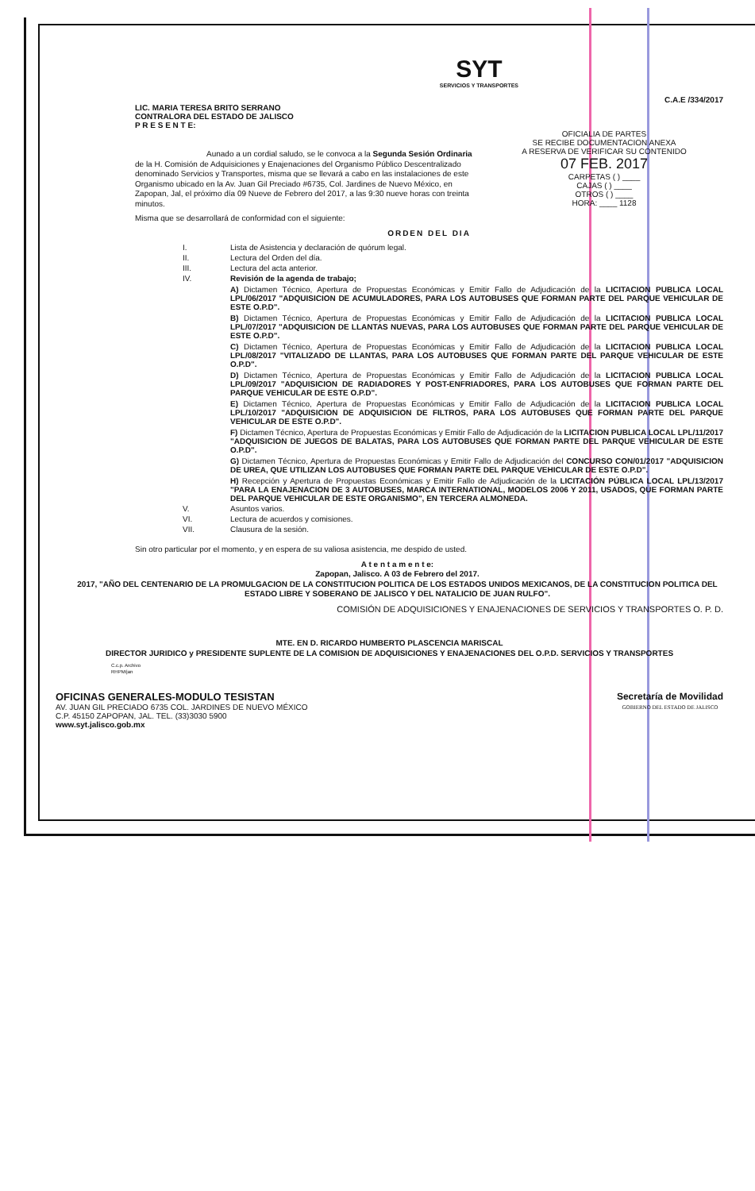LIC. MARIA TERESA BRITO SERRANO
CONTRALORA DEL ESTADO DE JALISCO
P R E S E N T E:
SYT
SERVICIOS Y TRANSPORTES
C.A.E /334/2017
OFICIALIA DE PARTES
SE RECIBE DOCUMENTACION ANEXA
A RESERVA DE VERIFICAR SU CONTENIDO
07 FEB. 2017
CARPETAS ( ) ____
CAJAS ( ) ____
OTROS ( ) ____
HORA: ____ 1128
Aunado a un cordial saludo, se le convoca a la Segunda Sesión Ordinaria de la H. Comisión de Adquisiciones y Enajenaciones del Organismo Público Descentralizado denominado Servicios y Transportes, misma que se llevará a cabo en las instalaciones de este Organismo ubicado en la Av. Juan Gil Preciado #6735, Col. Jardines de Nuevo México, en Zapopan, Jal, el próximo día 09 Nueve de Febrero del 2017, a las 9:30 nueve horas con treinta minutos.
Misma que se desarrollará de conformidad con el siguiente:
ORDEN DEL DIA
I. Lista de Asistencia y declaración de quórum legal.
II. Lectura del Orden del día.
III. Lectura del acta anterior.
IV. Revisión de la agenda de trabajo;
A) Dictamen Técnico, Apertura de Propuestas Económicas y Emitir Fallo de Adjudicación de la LICITACION PUBLICA LOCAL LPL/06/2017 "ADQUISICION DE ACUMULADORES, PARA LOS AUTOBUSES QUE FORMAN PARTE DEL PARQUE VEHICULAR DE ESTE O.P.D".
B) Dictamen Técnico, Apertura de Propuestas Económicas y Emitir Fallo de Adjudicación de la LICITACION PUBLICA LOCAL LPL/07/2017 "ADQUISICION DE LLANTAS NUEVAS, PARA LOS AUTOBUSES QUE FORMAN PARTE DEL PARQUE VEHICULAR DE ESTE O.P.D".
C) Dictamen Técnico, Apertura de Propuestas Económicas y Emitir Fallo de Adjudicación de la LICITACION PUBLICA LOCAL LPL/08/2017 "VITALIZADO DE LLANTAS, PARA LOS AUTOBUSES QUE FORMAN PARTE DEL PARQUE VEHICULAR DE ESTE O.P.D".
D) Dictamen Técnico, Apertura de Propuestas Económicas y Emitir Fallo de Adjudicación de la LICITACION PUBLICA LOCAL LPL/09/2017 "ADQUISICION DE RADIADORES Y POST-ENFRIADORES, PARA LOS AUTOBUSES QUE FORMAN PARTE DEL PARQUE VEHICULAR DE ESTE O.P.D".
E) Dictamen Técnico, Apertura de Propuestas Económicas y Emitir Fallo de Adjudicación de la LICITACION PUBLICA LOCAL LPL/10/2017 "ADQUISICION DE ADQUISICION DE FILTROS, PARA LOS AUTOBUSES QUE FORMAN PARTE DEL PARQUE VEHICULAR DE ESTE O.P.D".
F) Dictamen Técnico, Apertura de Propuestas Económicas y Emitir Fallo de Adjudicación de la LICITACION PUBLICA LOCAL LPL/11/2017 "ADQUISICION DE JUEGOS DE BALATAS, PARA LOS AUTOBUSES QUE FORMAN PARTE DEL PARQUE VEHICULAR DE ESTE O.P.D".
G) Dictamen Técnico, Apertura de Propuestas Económicas y Emitir Fallo de Adjudicación del CONCURSO CON/01/2017 "ADQUISICION DE UREA, QUE UTILIZAN LOS AUTOBUSES QUE FORMAN PARTE DEL PARQUE VEHICULAR DE ESTE O.P.D".
H) Recepción y Apertura de Propuestas Económicas y Emitir Fallo de Adjudicación de la LICITACIÓN PÚBLICA LOCAL LPL/13/2017 "PARA LA ENAJENACION DE 3 AUTOBUSES, MARCA INTERNATIONAL, MODELOS 2006 Y 2011, USADOS, QUE FORMAN PARTE DEL PARQUE VEHICULAR DE ESTE ORGANISMO", EN TERCERA ALMONEDA.
V. Asuntos varios.
VI. Lectura de acuerdos y comisiones.
VII. Clausura de la sesión.
Sin otro particular por el momento, y en espera de su valiosa asistencia, me despido de usted.
A t e n t a m e n t e:
Zapopan, Jalisco. A 03 de Febrero del 2017.
2017, "AÑO DEL CENTENARIO DE LA PROMULGACION DE LA CONSTITUCION POLITICA DE LOS ESTADOS UNIDOS MEXICANOS, DE LA CONSTITUCION POLITICA DEL ESTADO LIBRE Y SOBERANO DE JALISCO Y DEL NATALICIO DE JUAN RULFO".
COMISIÓN DE ADQUISICIONES Y ENAJENACIONES DE SERVICIOS Y TRANSPORTES O. P. D.
MTE. EN D. RICARDO HUMBERTO PLASCENCIA MARISCAL
DIRECTOR JURIDICO y PRESIDENTE SUPLENTE DE LA COMISION DE ADQUISICIONES Y ENAJENACIONES DEL O.P.D. SERVICIOS Y TRANSPORTES
C.c.p. Archivo
RHPM/jan
OFICINAS GENERALES-MODULO TESISTAN
AV. JUAN GIL PRECIADO 6735 COL. JARDINES DE NUEVO MÉXICO
C.P. 45150 ZAPOPAN, JAL. TEL. (33)3030 5900
www.syt.jalisco.gob.mx
Secretaría de Movilidad
GOBIERNO DEL ESTADO DE JALISCO